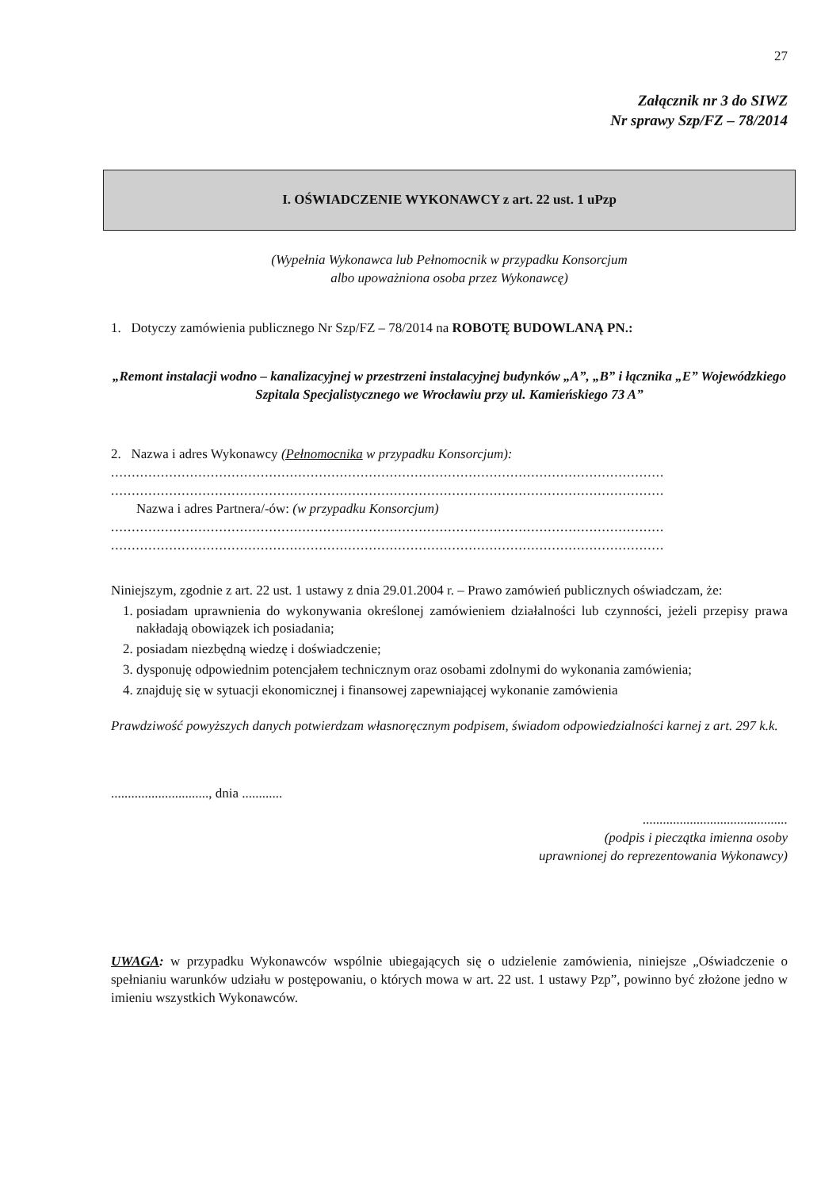27
Załącznik nr 3 do SIWZ
Nr sprawy Szp/FZ – 78/2014
I. OŚWIADCZENIE WYKONAWCY z art. 22 ust. 1 uPzp
(Wypełnia Wykonawca lub Pełnomocnik w przypadku Konsorcjum
albo upoważniona osoba przez Wykonawcę)
1. Dotyczy zamówienia publicznego Nr Szp/FZ – 78/2014 na ROBOTĘ BUDOWLANĄ PN.:
„Remont instalacji wodno – kanalizacyjnej w przestrzeni instalacyjnej budynków „A”, „B” i łącznika „E” Wojewódzkiego Szpitala Specjalistycznego we Wrocławiu przy ul. Kamieńskiego 73 A”
2. Nazwa i adres Wykonawcy (Pełnomocnika w przypadku Konsorcjum):
.....................................................................................................................................
.....................................................................................................................................
Nazwa i adres Partnera/-ów: (w przypadku Konsorcjum)
.....................................................................................................................................
.....................................................................................................................................
Niniejszym, zgodnie z art. 22 ust. 1 ustawy z dnia 29.01.2004 r. – Prawo zamówień publicznych oświadczam, że:
1. posiadam uprawnienia do wykonywania określonej zamówieniem działalności lub czynności, jeżeli przepisy prawa nakładają obowiązek ich posiadania;
2. posiadam niezbędną wiedzę i doświadczenie;
3. dysponuję odpowiednim potencjałem technicznym oraz osobami zdolnymi do wykonania zamówienia;
4. znajduję się w sytuacji ekonomicznej i finansowej zapewniającej wykonanie zamówienia
Prawdziwość powyższych danych potwierdzam własnoręcznym podpisem, świadom odpowiedzialności karnej z art. 297 k.k.
............................., dnia ............
...........................................
(podpis i pieczątka imienna osoby
uprawnionej do reprezentowania Wykonawcy)
UWAGA: w przypadku Wykonawców wspólnie ubiegających się o udzielenie zamówienia, niniejsze „Oświadczenie o spełnianiu warunków udziału w postępowaniu, o których mowa w art. 22 ust. 1 ustawy Pzp”, powinno być złożone jedno w imieniu wszystkich Wykonawców.